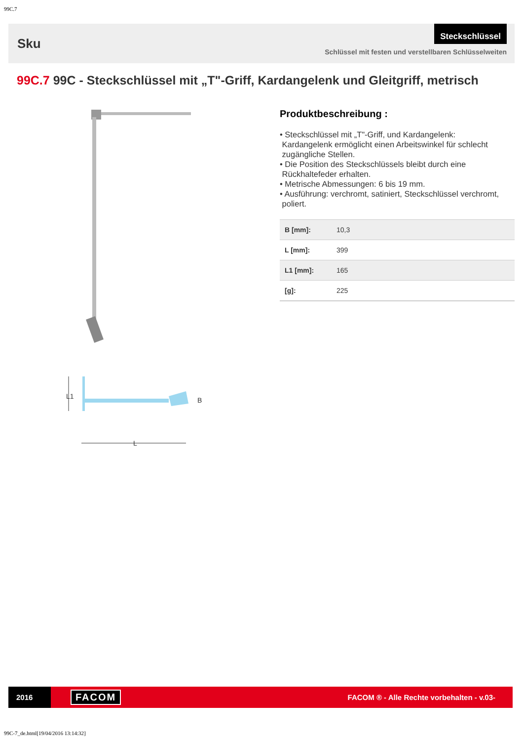99C.7
Sku
Steckschlüssel
Schlüssel mit festen und verstellbaren Schlüsselweiten
99C.7 99C - Steckschlüssel mit „T"-Griff, Kardangelenk und Gleitgriff, metrisch
L1
L
B
Produktbeschreibung :
• Steckschlüssel mit „T"-Griff, und Kardangelenk:
Kardangelenk ermöglicht einen Arbeitswinkel für schlecht
zugängliche Stellen.
• Die Position des Steckschlüssels bleibt durch eine
Rückhaltefeder erhalten.
• Metrische Abmessungen: 6 bis 19 mm.
• Ausführung: verchromt, satiniert, Steckschlüssel verchromt,
poliert.
| B [mm]: | 10,3 |
| L [mm]: | 399 |
| L1 [mm]: | 165 |
| [g]: | 225 |
2016
FACOM
FACOM ® - Alle Rechte vorbehalten - v.03-
99C-7_de.html[19/04/2016 13:14:32]